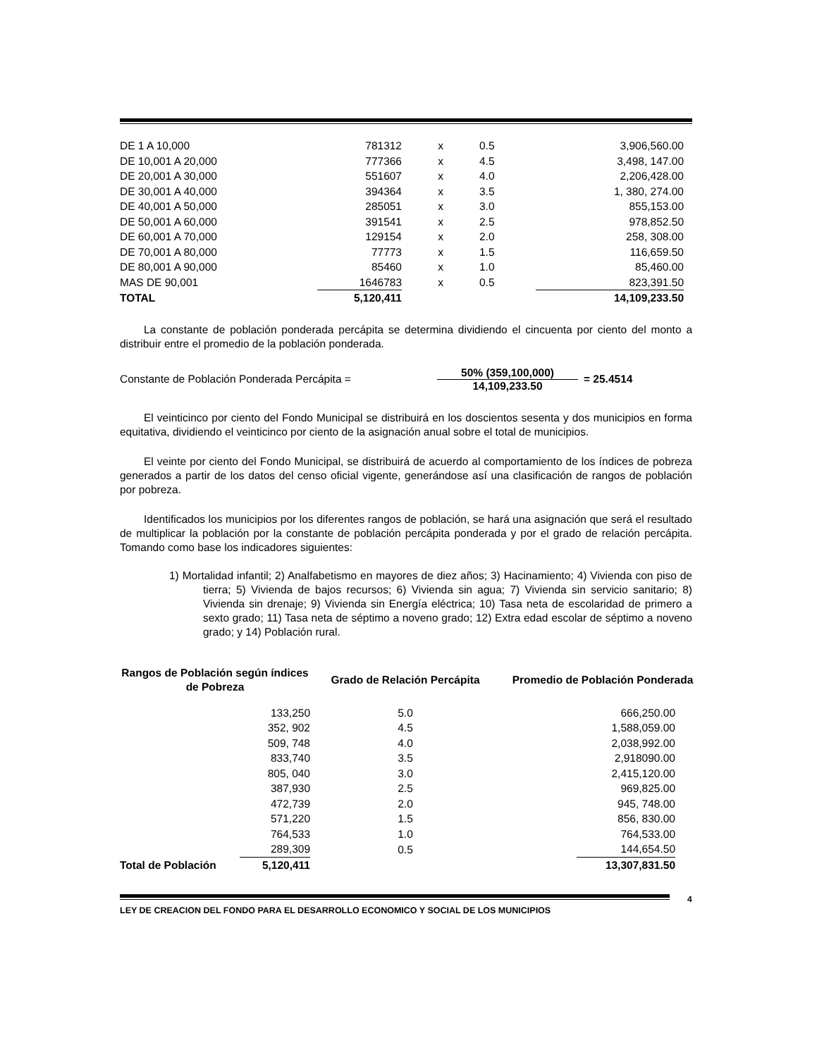| DE 1 A 10,000 | 781312 | x | 0.5 | 3,906,560.00 |
| DE 10,001 A 20,000 | 777366 | x | 4.5 | 3,498, 147.00 |
| DE 20,001 A 30,000 | 551607 | x | 4.0 | 2,206,428.00 |
| DE 30,001 A 40,000 | 394364 | x | 3.5 | 1, 380, 274.00 |
| DE 40,001 A 50,000 | 285051 | x | 3.0 | 855,153.00 |
| DE 50,001 A 60,000 | 391541 | x | 2.5 | 978,852.50 |
| DE 60,001 A 70,000 | 129154 | x | 2.0 | 258, 308.00 |
| DE 70,001 A 80,000 | 77773 | x | 1.5 | 116,659.50 |
| DE 80,001 A 90,000 | 85460 | x | 1.0 | 85,460.00 |
| MAS DE 90,001 | 1646783 | x | 0.5 | 823,391.50 |
| TOTAL | 5,120,411 | | | 14,109,233.50 |
La constante de población ponderada percápita se determina dividiendo el cincuenta por ciento del monto a distribuir entre el promedio de la población ponderada.
Constante de Población Ponderada Percápita =
50% (359,100,000)
14,109,233.50
= 25.4514
El veinticinco por ciento del Fondo Municipal se distribuirá en los doscientos sesenta y dos municipios en forma equitativa, dividiendo el veinticinco por ciento de la asignación anual sobre el total de municipios.
El veinte por ciento del Fondo Municipal, se distribuirá de acuerdo al comportamiento de los índices de pobreza generados a partir de los datos del censo oficial vigente, generándose así una clasificación de rangos de población por pobreza.
Identificados los municipios por los diferentes rangos de población, se hará una asignación que será el resultado de multiplicar la población por la constante de población percápita ponderada y por el grado de relación percápita. Tomando como base los indicadores siguientes:
1) Mortalidad infantil; 2) Analfabetismo en mayores de diez años; 3) Hacinamiento; 4) Vivienda con piso de tierra; 5) Vivienda de bajos recursos; 6) Vivienda sin agua; 7) Vivienda sin servicio sanitario; 8) Vivienda sin drenaje; 9) Vivienda sin Energía eléctrica; 10) Tasa neta de escolaridad de primero a sexto grado; 11) Tasa neta de séptimo a noveno grado; 12) Extra edad escolar de séptimo a noveno grado; y 14) Población rural.
| Rangos de Población según índices de Pobreza | | Grado de Relación Percápita | Promedio de Población Ponderada |
| --- | --- | --- | --- |
| | 133,250 | 5.0 | 666,250.00 |
| | 352, 902 | 4.5 | 1,588,059.00 |
| | 509, 748 | 4.0 | 2,038,992.00 |
| | 833,740 | 3.5 | 2,918090.00 |
| | 805, 040 | 3.0 | 2,415,120.00 |
| | 387,930 | 2.5 | 969,825.00 |
| | 472,739 | 2.0 | 945, 748.00 |
| | 571,220 | 1.5 | 856, 830.00 |
| | 764,533 | 1.0 | 764,533.00 |
| | 289,309 | 0.5 | 144,654.50 |
| Total de Población | 5,120,411 | | 13,307,831.50 |
LEY DE CREACION DEL FONDO PARA EL DESARROLLO ECONOMICO Y SOCIAL DE LOS MUNICIPIOS
4